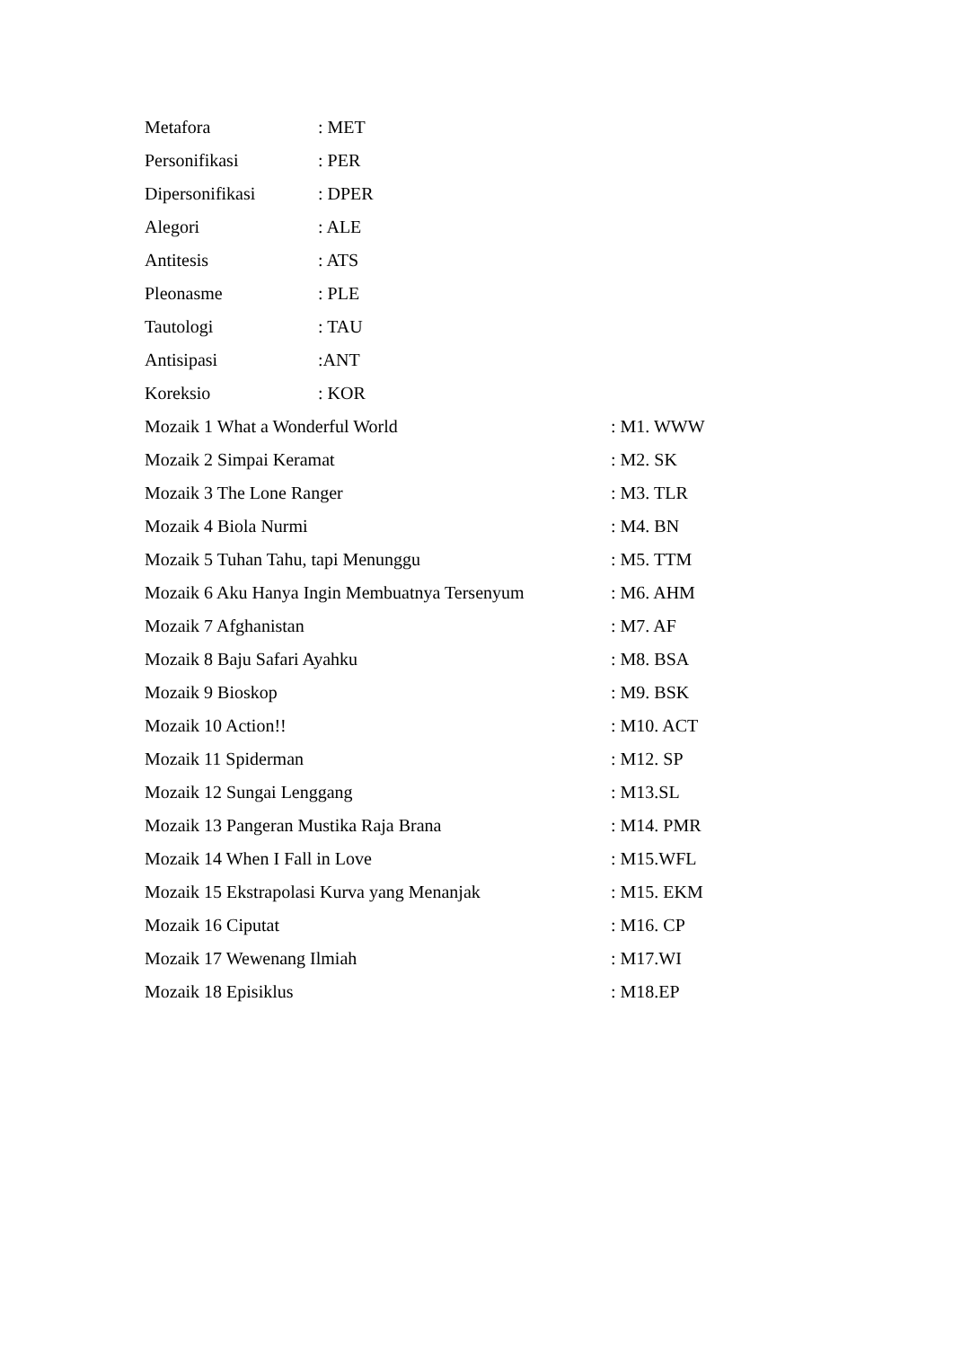Metafora: MET
Personifikasi: PER
Dipersonifikasi: DPER
Alegori: ALE
Antitesis: ATS
Pleonasme: PLE
Tautologi: TAU
Antisipasi:ANT
Koreksio: KOR
Mozaik 1 What a Wonderful World: M1. WWW
Mozaik 2 Simpai Keramat: M2. SK
Mozaik 3 The Lone Ranger: M3. TLR
Mozaik 4 Biola Nurmi: M4. BN
Mozaik 5 Tuhan Tahu, tapi Menunggu: M5. TTM
Mozaik 6 Aku Hanya Ingin Membuatnya Tersenyum: M6. AHM
Mozaik 7 Afghanistan: M7. AF
Mozaik 8 Baju Safari Ayahku: M8. BSA
Mozaik 9 Bioskop: M9. BSK
Mozaik 10 Action!!: M10. ACT
Mozaik 11 Spiderman: M12. SP
Mozaik 12 Sungai Lenggang: M13.SL
Mozaik 13 Pangeran Mustika Raja Brana: M14. PMR
Mozaik 14 When I Fall in Love: M15.WFL
Mozaik 15 Ekstrapolasi Kurva yang Menanjak: M15. EKM
Mozaik 16 Ciputat: M16. CP
Mozaik 17 Wewenang Ilmiah: M17.WI
Mozaik 18 Episiklus: M18.EP